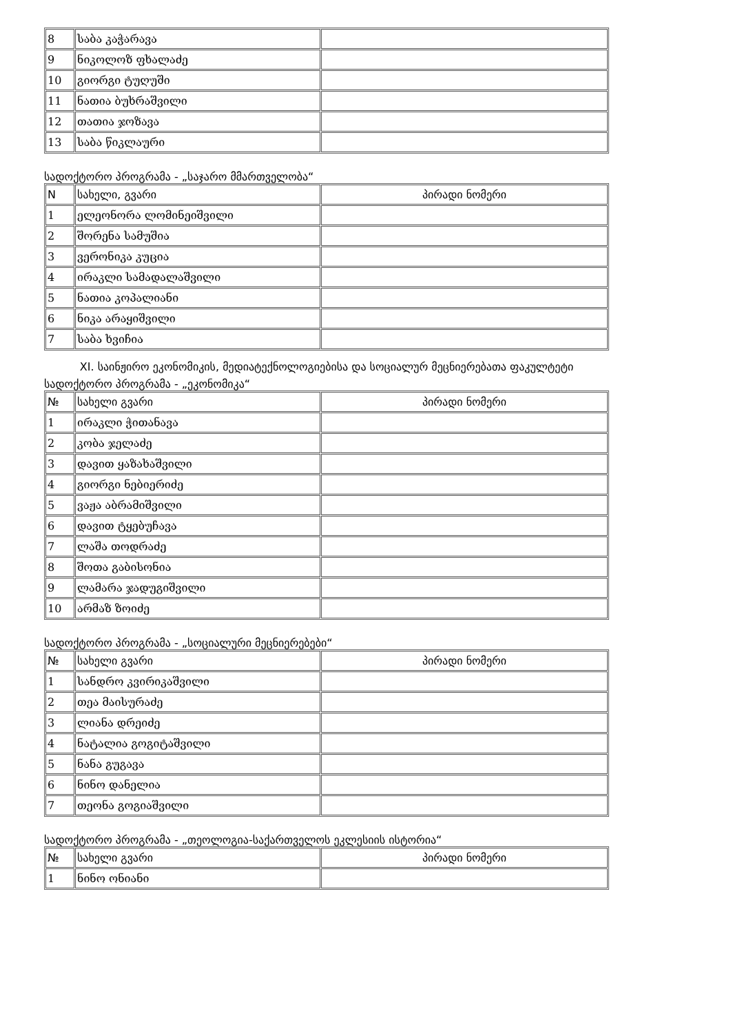| 8 | საბა კაჭარავა | |
| 9 | ნიკოლოზ ფხალაძე | |
| 10 | გიორგი ტუღუში | |
| 11 | ნათია ბუხრაშვილი | |
| 12 | თათია ჯოზავა | |
| 13 | საბა წიკლაური | |
სადოქტორო პროგრამა - „საჯარო მმართველობა“
| N | სახელი, გვარი | პირადი ნომერი |
| --- | --- | --- |
| 1 | ელეონორა ლომინეიშვილი | |
| 2 | შორენა სამუშია | |
| 3 | ვერონიკა კუცია | |
| 4 | ირაკლი სამადალაშვილი | |
| 5 | ნათია კოპალიანი | |
| 6 | ნიკა არაყიშვილი | |
| 7 | საბა ხვიჩია | |
XI. საინჟირო ეკონომიკის, მედიატექნოლოგიებისა და სოციალურ მეცნიერებათა ფაკულტეტი
სადოქტორო პროგრამა - „ეკონომიკა“
| № | სახელი გვარი | პირადი ნომერი |
| --- | --- | --- |
| 1 | ირაკლი ჭითანავა | |
| 2 | კობა ჯელაძე | |
| 3 | დავით ყაზახაშვილი | |
| 4 | გიორგი ნებიერიძე | |
| 5 | ვაჟა აბრამიშვილი | |
| 6 | დავით ტყებუჩავა | |
| 7 | ლაშა თოდრაძე | |
| 8 | შოთა გაბისონია | |
| 9 | ლამარა ჯადუგიშვილი | |
| 10 | არმაზ ზოიძე | |
სადოქტორო პროგრამა - „სოციალური მეცნიერებები“
| № | სახელი გვარი | პირადი ნომერი |
| --- | --- | --- |
| 1 | სანდრო კვირიკაშვილი | |
| 2 | თეა მაისურაძე | |
| 3 | ლიანა დრეიძე | |
| 4 | ნატალია გოგიტაშვილი | |
| 5 | ნანა გუგავა | |
| 6 | ნინო დანელია | |
| 7 | თეონა გოგიაშვილი | |
სადოქტორო პროგრამა - „თეოლოგია-საქართველოს ეკლესიის ისტორია“
| № | სახელი გვარი | პირადი ნომერი |
| --- | --- | --- |
| 1 | ნინო ონიანი | |